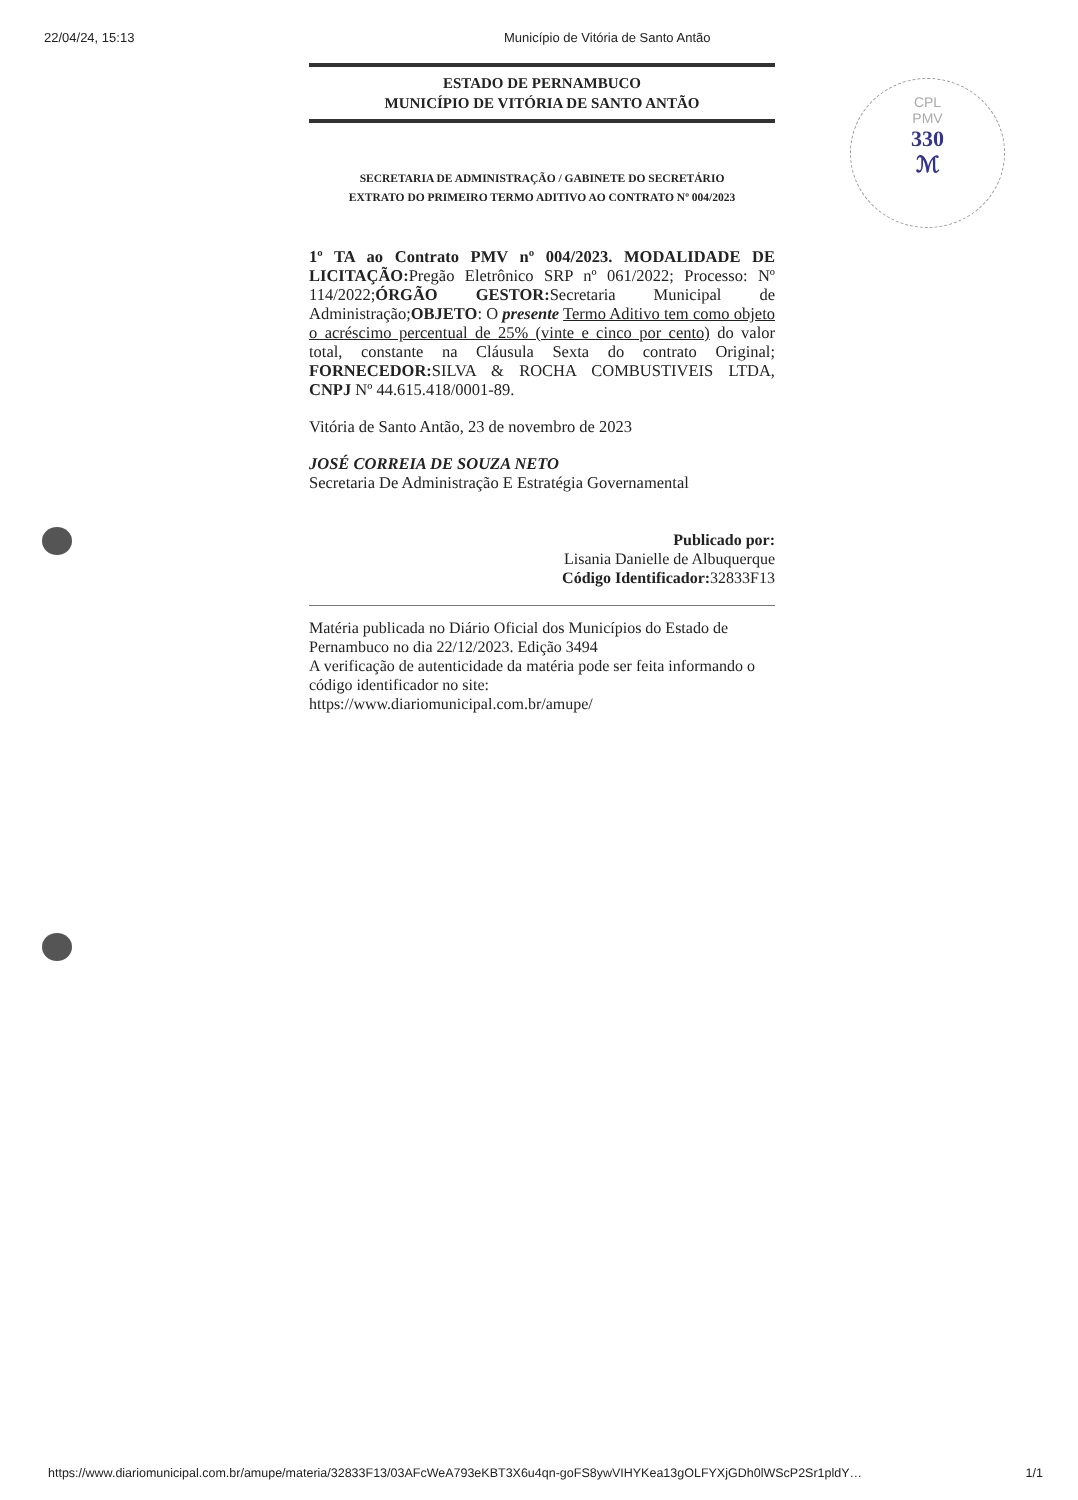22/04/24, 15:13 Município de Vitória de Santo Antão
CPL
PMV
330
ℳ
ESTADO DE PERNAMBUCO
MUNICÍPIO DE VITÓRIA DE SANTO ANTÃO
SECRETARIA DE ADMINISTRAÇÃO / GABINETE DO SECRETÁRIO
EXTRATO DO PRIMEIRO TERMO ADITIVO AO CONTRATO Nº 004/2023
1º TA ao Contrato PMV nº 004/2023. MODALIDADE DE LICITAÇÃO: Pregão Eletrônico SRP nº 061/2022; Processo: Nº 114/2022;ÓRGÃO GESTOR: Secretaria Municipal de Administração;OBJETO: O presente Termo Aditivo tem como objeto o acréscimo percentual de 25% (vinte e cinco por cento) do valor total, constante na Cláusula Sexta do contrato Original; FORNECEDOR: SILVA & ROCHA COMBUSTIVEIS LTDA, CNPJ Nº 44.615.418/0001-89.
Vitória de Santo Antão, 23 de novembro de 2023
JOSÉ CORREIA DE SOUZA NETO
Secretaria De Administração E Estratégia Governamental
Publicado por:
Lisania Danielle de Albuquerque
Código Identificador: 32833F13
Matéria publicada no Diário Oficial dos Municípios do Estado de Pernambuco no dia 22/12/2023. Edição 3494
A verificação de autenticidade da matéria pode ser feita informando o código identificador no site:
https://www.diariomunicipal.com.br/amupe/
https://www.diariomunicipal.com.br/amupe/materia/32833F13/03AFcWeA793eKBT3X6u4qn-goFS8ywVIHYKea13gOLFYXjGDh0lWScP2Sr1pldY… 1/1